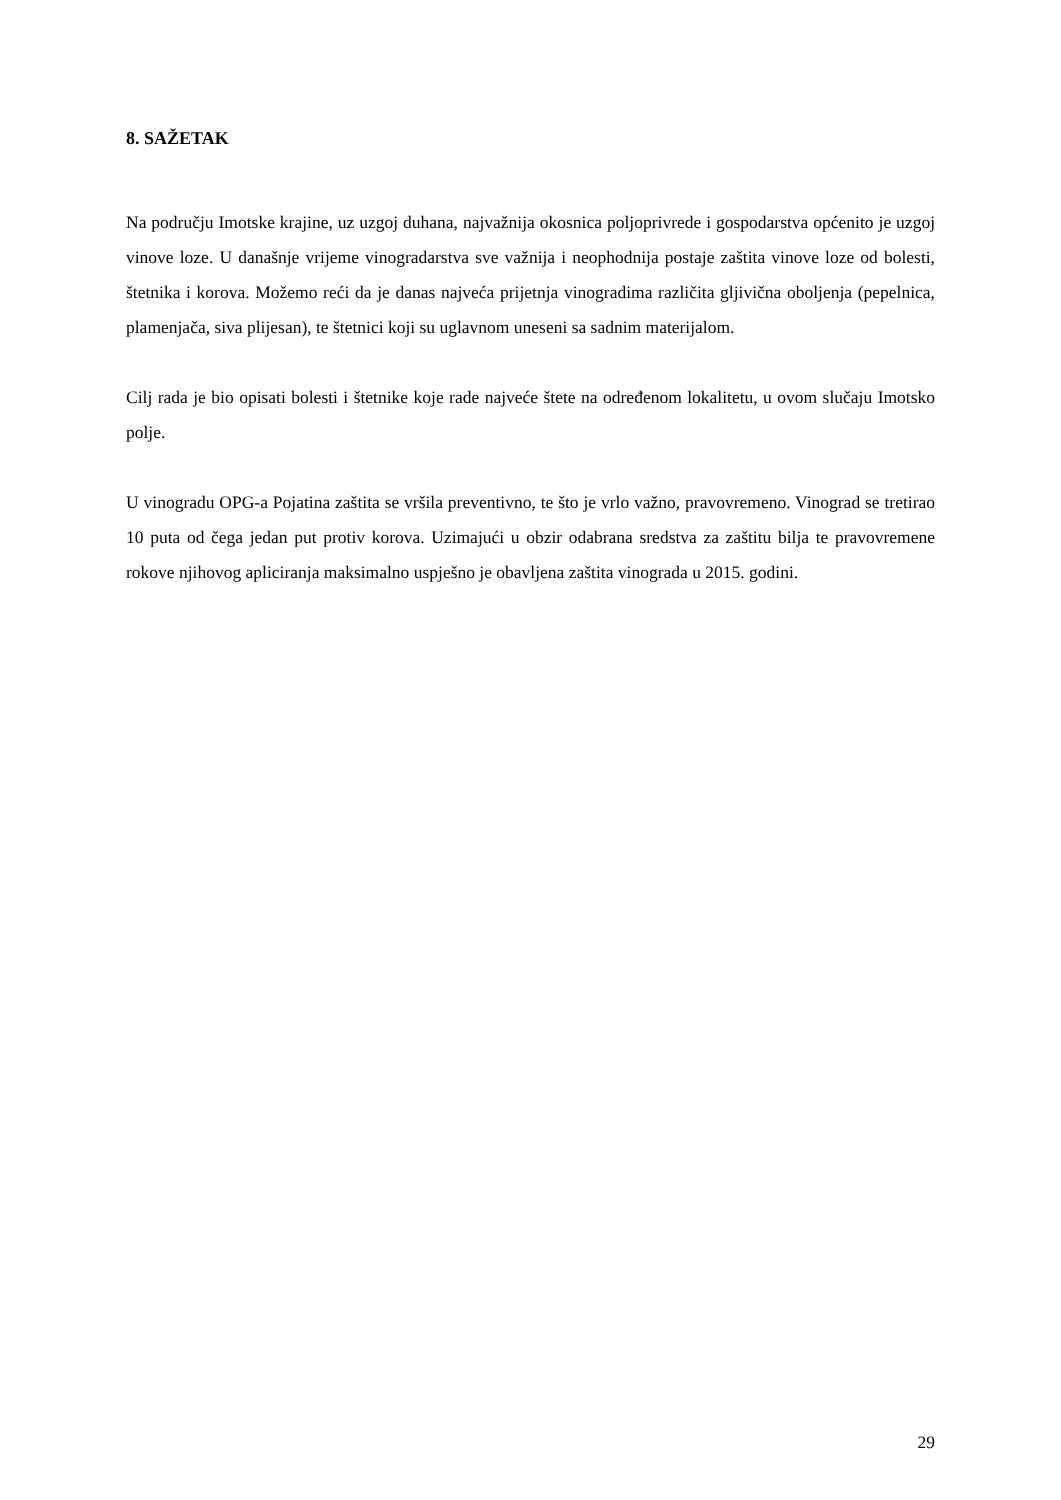8. SAŽETAK
Na području Imotske krajine, uz uzgoj duhana, najvažnija okosnica poljoprivrede i gospodarstva općenito je uzgoj vinove loze. U današnje vrijeme vinogradarstva sve važnija i neophodnija postaje zaštita vinove loze od bolesti, štetnika i korova. Možemo reći da je danas najveća prijetnja vinogradima različita gljivična oboljenja (pepelnica, plamenjača, siva plijesan), te štetnici koji su uglavnom uneseni sa sadnim materijalom.
Cilj rada je bio opisati bolesti i štetnike koje rade najveće štete na određenom lokalitetu, u ovom slučaju Imotsko polje.
U vinogradu OPG-a Pojatina zaštita se vršila preventivno, te što je vrlo važno, pravovremeno. Vinograd se tretirao 10 puta od čega jedan put protiv korova. Uzimajući u obzir odabrana sredstva za zaštitu bilja te pravovremene rokove njihovog apliciranja maksimalno uspješno je obavljena zaštita vinograda u 2015. godini.
29